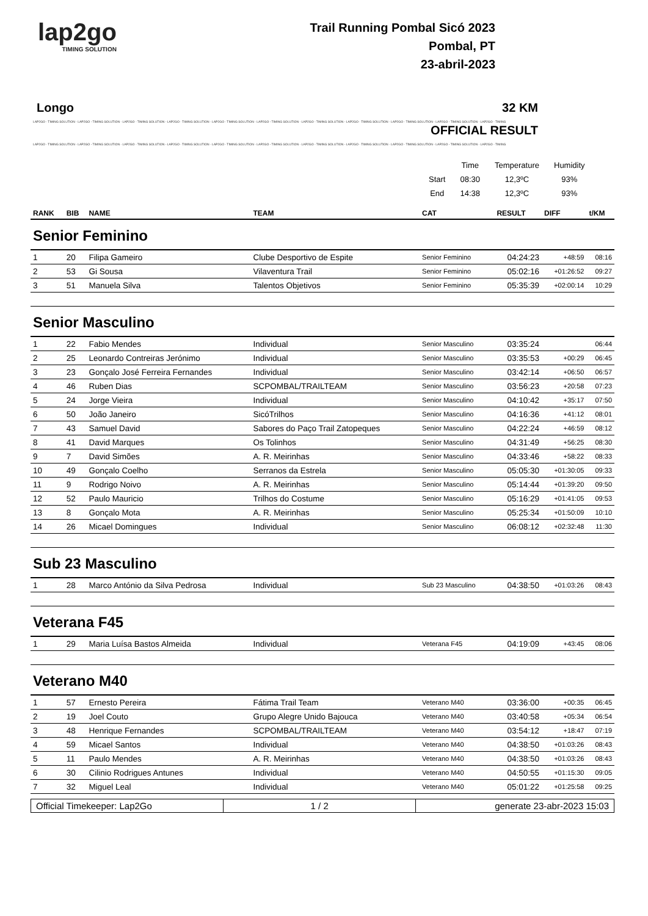lap2go
TIMING SOLUTION
Trail Running Pombal Sicó 2023
Pombal, PT
23-abril-2023
Longo 32 KM
LAP2GO - TIMING SOLUTION - LAP2GO - TIMING SOLUTION - LAP2GO - TIMING SOLUTION - LAP2GO - TIMING SOLUTION - LAP2GO - TIMING SOLUTION - LAP2GO - TIMING SOLUTION - LAP2GO - TIMING SOLUTION - LAP2GO - TIMING SOLUTION - LAP2GO - TIMING SOLUTION - LAP2GO - TIMING SOLUTION - LAP2GO - TIMING
OFFICIAL RESULT
LAP2GO - TIMING SOLUTION - LAP2GO - TIMING SOLUTION - LAP2GO - TIMING SOLUTION - LAP2GO - TIMING SOLUTION - LAP2GO - TIMING SOLUTION - LAP2GO - TIMING SOLUTION - LAP2GO - TIMING SOLUTION - LAP2GO - TIMING SOLUTION - LAP2GO - TIMING SOLUTION - LAP2GO - TIMING SOLUTION - LAP2GO - TIMING
| | Time | Temperature | Humidity |
| Start | 08:30 | 12,3ºC | 93% |
| End | 14:38 | 12,3ºC | 93% |
| RANK | BIB | NAME | TEAM | CAT | RESULT | DIFF | t/KM |
| --- | --- | --- | --- | --- | --- | --- | --- |
| Senior Feminino | | | | | | | |
| 1 | 20 | Filipa Gameiro | Clube Desportivo de Espite | Senior Feminino | 04:24:23 | +48:59 | 08:16 |
| 2 | 53 | Gi Sousa | Vilaventura Trail | Senior Feminino | 05:02:16 | +01:26:52 | 09:27 |
| 3 | 51 | Manuela Silva | Talentos Objetivos | Senior Feminino | 05:35:39 | +02:00:14 | 10:29 |
| Senior Masculino | | | | | | | |
| 1 | 22 | Fabio Mendes | Individual | Senior Masculino | 03:35:24 | | 06:44 |
| 2 | 25 | Leonardo Contreiras Jerónimo | Individual | Senior Masculino | 03:35:53 | +00:29 | 06:45 |
| 3 | 23 | Gonçalo José Ferreira Fernandes | Individual | Senior Masculino | 03:42:14 | +06:50 | 06:57 |
| 4 | 46 | Ruben Dias | SCPOMBAL/TRAILTEAM | Senior Masculino | 03:56:23 | +20:58 | 07:23 |
| 5 | 24 | Jorge Vieira | Individual | Senior Masculino | 04:10:42 | +35:17 | 07:50 |
| 6 | 50 | João Janeiro | SicóTrilhos | Senior Masculino | 04:16:36 | +41:12 | 08:01 |
| 7 | 43 | Samuel David | Sabores do Paço Trail Zatopeques | Senior Masculino | 04:22:24 | +46:59 | 08:12 |
| 8 | 41 | David Marques | Os Tolinhos | Senior Masculino | 04:31:49 | +56:25 | 08:30 |
| 9 | 7 | David Simões | A. R. Meirinhas | Senior Masculino | 04:33:46 | +58:22 | 08:33 |
| 10 | 49 | Gonçalo Coelho | Serranos da Estrela | Senior Masculino | 05:05:30 | +01:30:05 | 09:33 |
| 11 | 9 | Rodrigo Noivo | A. R. Meirinhas | Senior Masculino | 05:14:44 | +01:39:20 | 09:50 |
| 12 | 52 | Paulo Mauricio | Trilhos do Costume | Senior Masculino | 05:16:29 | +01:41:05 | 09:53 |
| 13 | 8 | Gonçalo Mota | A. R. Meirinhas | Senior Masculino | 05:25:34 | +01:50:09 | 10:10 |
| 14 | 26 | Micael Domingues | Individual | Senior Masculino | 06:08:12 | +02:32:48 | 11:30 |
| Sub 23 Masculino | | | | | | | |
| 1 | 28 | Marco António da Silva Pedrosa | Individual | Sub 23 Masculino | 04:38:50 | +01:03:26 | 08:43 |
| Veterana F45 | | | | | | | |
| 1 | 29 | Maria Luísa Bastos Almeida | Individual | Veterana F45 | 04:19:09 | +43:45 | 08:06 |
| Veterano M40 | | | | | | | |
| 1 | 57 | Ernesto Pereira | Fátima Trail Team | Veterano M40 | 03:36:00 | +00:35 | 06:45 |
| 2 | 19 | Joel Couto | Grupo Alegre Unido Bajouca | Veterano M40 | 03:40:58 | +05:34 | 06:54 |
| 3 | 48 | Henrique Fernandes | SCPOMBAL/TRAILTEAM | Veterano M40 | 03:54:12 | +18:47 | 07:19 |
| 4 | 59 | Micael Santos | Individual | Veterano M40 | 04:38:50 | +01:03:26 | 08:43 |
| 5 | 11 | Paulo Mendes | A. R. Meirinhas | Veterano M40 | 04:38:50 | +01:03:26 | 08:43 |
| 6 | 30 | Cilinio Rodrigues Antunes | Individual | Veterano M40 | 04:50:55 | +01:15:30 | 09:05 |
| 7 | 32 | Miguel Leal | Individual | Veterano M40 | 05:01:22 | +01:25:58 | 09:25 |
| Official Timekeeper: Lap2Go | 1 / 2 | generate 23-abr-2023 15:03 |